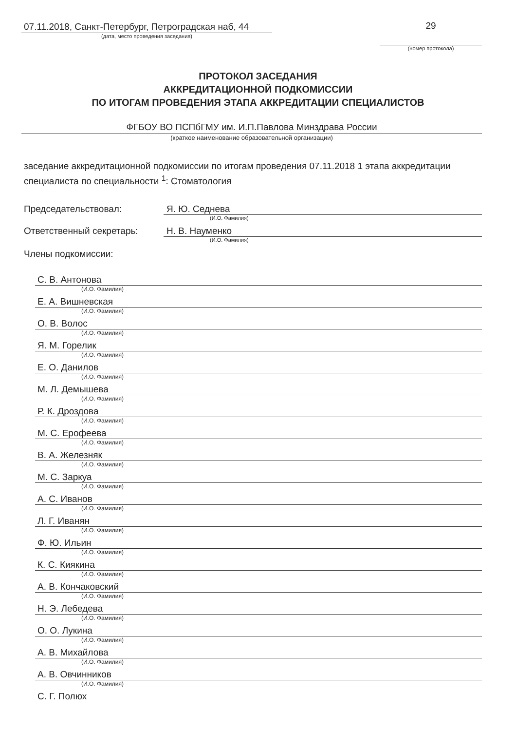07.11.2018, Санкт-Петербург, Петроградская наб, 44
(дата, место проведения заседания)
29
(номер протокола)
ПРОТОКОЛ ЗАСЕДАНИЯ
АККРЕДИТАЦИОННОЙ ПОДКОМИССИИ
ПО ИТОГАМ ПРОВЕДЕНИЯ ЭТАПА АККРЕДИТАЦИИ СПЕЦИАЛИСТОВ
ФГБОУ ВО ПСПбГМУ им. И.П.Павлова Минздрава России
(краткое наименование образовательной организации)
заседание аккредитационной подкомиссии по итогам проведения 07.11.2018 1 этапа аккредитации специалиста по специальности <sup>1</sup>: Стоматология
Председательствовал: Я. Ю. Седнева
(И.О. Фамилия)
Ответственный секретарь: Н. В. Науменко
(И.О. Фамилия)
Члены подкомиссии:
С. В. Антонова
(И.О. Фамилия)
Е. А. Вишневская
(И.О. Фамилия)
О. В. Волос
(И.О. Фамилия)
Я. М. Горелик
(И.О. Фамилия)
Е. О. Данилов
(И.О. Фамилия)
М. Л. Демышева
(И.О. Фамилия)
Р. К. Дроздова
(И.О. Фамилия)
М. С. Ерофеева
(И.О. Фамилия)
В. А. Железняк
(И.О. Фамилия)
М. С. Заркуа
(И.О. Фамилия)
А. С. Иванов
(И.О. Фамилия)
Л. Г. Иванян
(И.О. Фамилия)
Ф. Ю. Ильин
(И.О. Фамилия)
К. С. Киякина
(И.О. Фамилия)
А. В. Кончаковский
(И.О. Фамилия)
Н. Э. Лебедева
(И.О. Фамилия)
О. О. Лукина
(И.О. Фамилия)
А. В. Михайлова
(И.О. Фамилия)
А. В. Овчинников
(И.О. Фамилия)
С. Г. Полюх